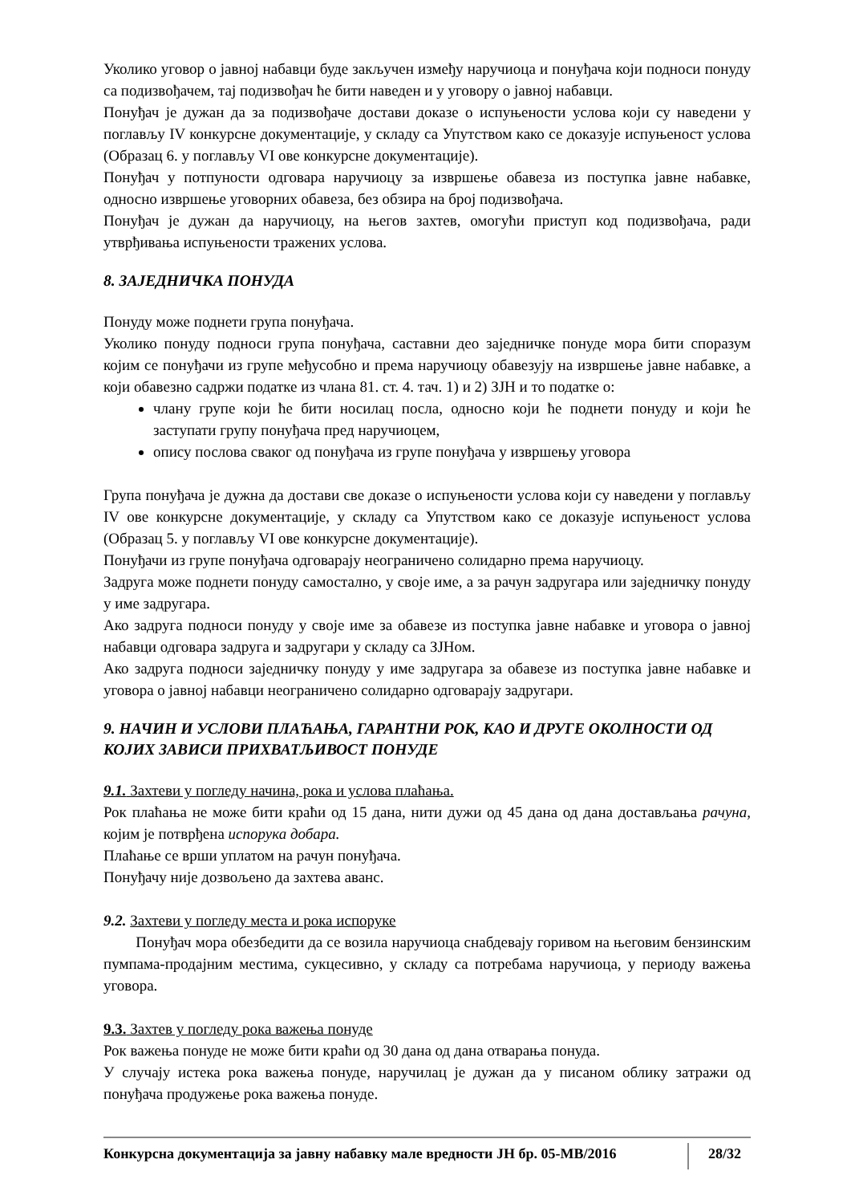Уколико уговор о јавној набавци буде закључен између наручиоца и понуђача који подноси понуду са подизвођачем, тај подизвођач ће бити наведен и у уговору о јавној набавци.
Понуђач је дужан да за подизвођаче достави доказе о испуњености услова који су наведени у поглављу IV конкурсне документације, у складу са Упутством како се доказује испуњеност услова (Образац 6. у поглављу VI ове конкурсне документације).
Понуђач у потпуности одговара наручиоцу за извршење обавеза из поступка јавне набавке, односно извршење уговорних обавеза, без обзира на број подизвођача.
Понуђач је дужан да наручиоцу, на његов захтев, омогући приступ код подизвођача, ради утврђивања испуњености тражених услова.
8. ЗАЈЕДНИЧКА ПОНУДА
Понуду може поднети група понуђача.
Уколико понуду подноси група понуђача, саставни део заједничке понуде мора бити споразум којим се понуђачи из групе међусобно и према наручиоцу обавезују на извршење јавне набавке, а који обавезно садржи податке из члана 81. ст. 4. тач. 1) и 2) ЗЈН и то податке о:
члану групе који ће бити носилац посла, односно који ће поднети понуду и који ће заступати групу понуђача пред наручиоцем,
опису послова сваког од понуђача из групе понуђача у извршењу уговора
Група понуђача је дужна да достави све доказе о испуњености услова који су наведени у поглављу IV ове конкурсне документације, у складу са Упутством како се доказује испуњеност услова (Образац 5. у поглављу VI ове конкурсне документације).
Понуђачи из групе понуђача одговарају неограничено солидарно према наручиоцу.
Задруга може поднети понуду самостално, у своје име, а за рачун задругара или заједничку понуду у име задругара.
Ако задруга подноси понуду у своје име за обавезе из поступка јавне набавке и уговора о јавној набавци одговара задруга и задругари у складу са ЗЈНом.
Ако задруга подноси заједничку понуду у име задругара за обавезе из поступка јавне набавке и уговора о јавној набавци неограничено солидарно одговарају задругари.
9. НАЧИН И УСЛОВИ ПЛАЋАЊА, ГАРАНТНИ РОК, КАО И ДРУГЕ ОКОЛНОСТИ ОД КОЈИХ ЗАВИСИ ПРИХВАТЉИВОСТ ПОНУДЕ
9.1. Захтеви у погледу начина, рока и услова плаћања.
Рок плаћања не може бити краћи од 15 дана, нити дужи од 45 дана од дана достављања рачуна, којим је потврђена испорука добара.
Плаћање се врши уплатом на рачун понуђача.
Понуђачу није дозвољено да захтева аванс.
9.2. Захтеви у погледу места и рока испоруке
Понуђач мора обезбедити да се возила наручиоца снабдевају горивом на његовим бензинским пумпама-продајним местима, сукцесивно, у складу са потребама наручиоца, у периоду важења уговора.
9.3. Захтев у погледу рока важења понуде
Рок важења понуде не може бити краћи од 30 дана од дана отварања понуда.
У случају истека рока важења понуде, наручилац је дужан да у писаном облику затражи од понуђача продужење рока важења понуде.
Конкурсна документација за јавну набавку мале вредности ЈН бр. 05-МВ/2016 28/32